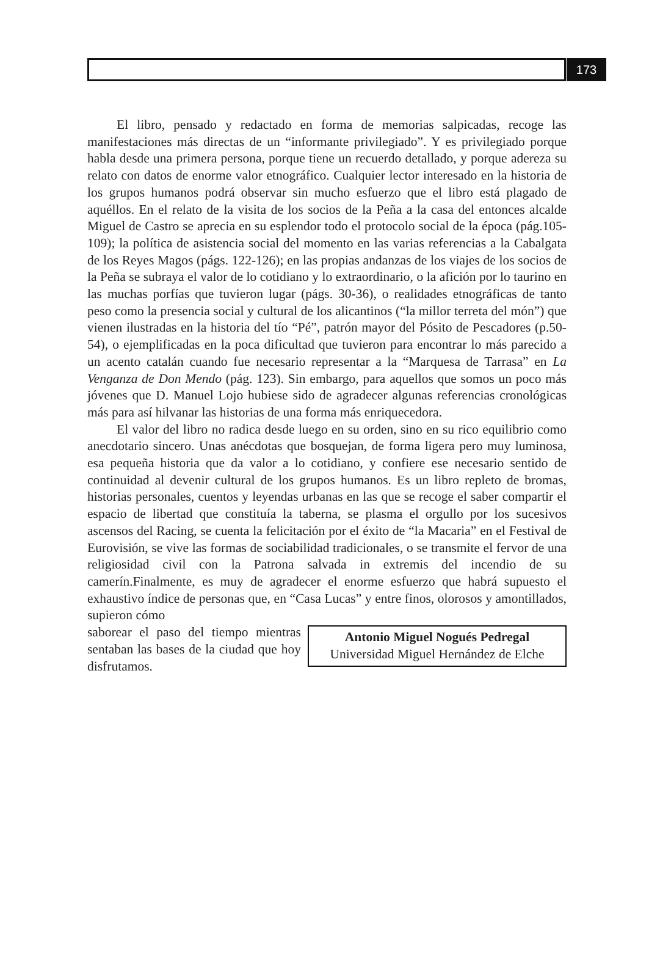173
El libro, pensado y redactado en forma de memorias salpicadas, recoge las manifestaciones más directas de un “informante privilegiado”. Y es privilegiado porque habla desde una primera persona, porque tiene un recuerdo detallado, y porque adereza su relato con datos de enorme valor etnográfico. Cualquier lector interesado en la historia de los grupos humanos podrá observar sin mucho esfuerzo que el libro está plagado de aquéllos. En el relato de la visita de los socios de la Peña a la casa del entonces alcalde Miguel de Castro se aprecia en su esplendor todo el protocolo social de la época (pág.105-109); la política de asistencia social del momento en las varias referencias a la Cabalgata de los Reyes Magos (págs. 122-126); en las propias andanzas de los viajes de los socios de la Peña se subraya el valor de lo cotidiano y lo extraordinario, o la afición por lo taurino en las muchas porfías que tuvieron lugar (págs. 30-36), o realidades etnográficas de tanto peso como la presencia social y cultural de los alicantinos (“la millor terreta del món”) que vienen ilustradas en la historia del tío “Pé”, patrón mayor del Pósito de Pescadores (p.50-54), o ejemplificadas en la poca dificultad que tuvieron para encontrar lo más parecido a un acento catalán cuando fue necesario representar a la “Marquesa de Tarrasa” en La Venganza de Don Mendo (pág. 123). Sin embargo, para aquellos que somos un poco más jóvenes que D. Manuel Lojo hubiese sido de agradecer algunas referencias cronológicas más para así hilvanar las historias de una forma más enriquecedora.
El valor del libro no radica desde luego en su orden, sino en su rico equilibrio como anecdotario sincero. Unas anécdotas que bosquejan, de forma ligera pero muy luminosa, esa pequeña historia que da valor a lo cotidiano, y confiere ese necesario sentido de continuidad al devenir cultural de los grupos humanos. Es un libro repleto de bromas, historias personales, cuentos y leyendas urbanas en las que se recoge el saber compartir el espacio de libertad que constituía la taberna, se plasma el orgullo por los sucesivos ascensos del Racing, se cuenta la felicitación por el éxito de “la Macaria” en el Festival de Eurovisión, se vive las formas de sociabilidad tradicionales, o se transmite el fervor de una religiosidad civil con la Patrona salvada in extremis del incendio de su camerín.Finalmente, es muy de agradecer el enorme esfuerzo que habrá supuesto el exhaustivo índice de personas que, en “Casa Lucas” y entre finos, olorosos y amontillados, supieron cómo
saborear el paso del tiempo mientras sentaban las bases de la ciudad que hoy disfrutamos.
Antonio Miguel Nogués Pedregal
Universidad Miguel Hernández de Elche